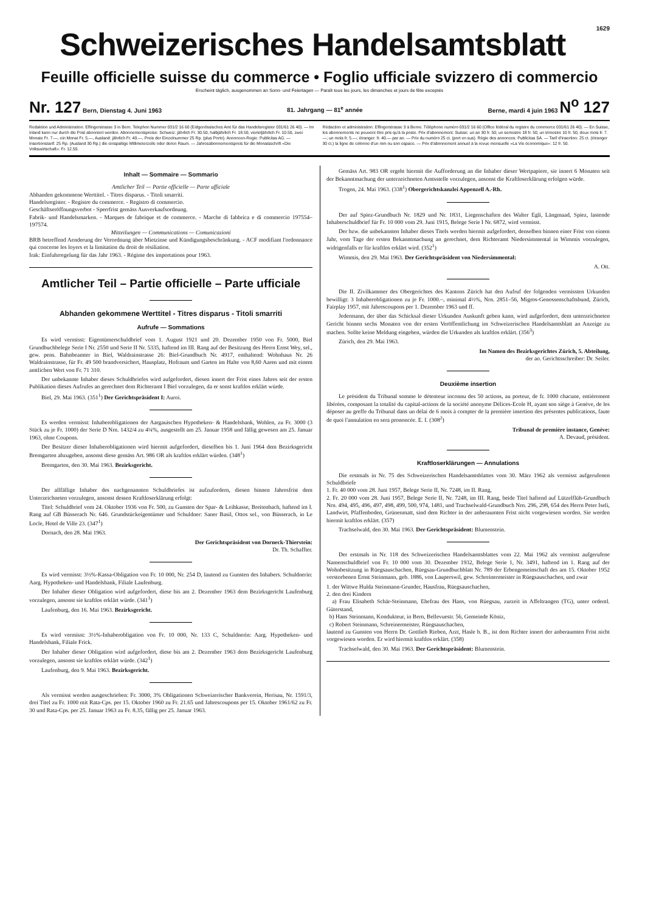1629
Schweizerisches Handelsamtsblatt
Feuille officielle suisse du commerce • Foglio ufficiale svizzero di commercio
Erscheint täglich, ausgenommen an Sonn- und Feiertagen — Paraît tous les jours, les dimanches et jours de fête exceptés
Nr. 127 Bern, Dienstag 4. Juni 1963 81. Jahrgang — 81<sup>e</sup> année Berne, mardi 4 juin 1963 N<sup>o</sup> 127
Redaktion und Administration: Effingerstrasse 3 in Bern. Telephon Nummer 031/2 16 60 (Eidgenössisches Amt für das Handelsregister 031/61 26 40). — Im Inland kann nur durch die Post abonniert werden. Abonnementspreise: Schweiz: jährlich Fr. 30.50, halbjährlich Fr. 18.50, vierteljährlich Fr. 10.50, zwei Monate Fr. 7.—, ein Monat Fr. 5.—, Ausland: jährlich Fr. 40.—, Preis der Einzelnummer 25 Rp. (plus Porto). Annoncen-Regie: Publicitas AG. — Insertionstarif: 25 Rp. (Ausland 30 Rp.) die einspaltige Millimeterzeile oder deren Raum. — Jahresabonnementspreis für die Monatsschrift «Die Volkswirtschaft»: Fr. 12.50.
Rédaction et administration: Effingerstrasse 3 à Berne. Téléphone numéro 031/2 16 60 (Office fédéral du registre du commerce 031/61 26 40). — En Suisse, les abonnements ne peuvent être pris qu'à la poste. Prix d'abonnement: Suisse: un an 30 fr. 50; un semestre 18 fr. 50; un trimestre 10 fr. 50; deux mois fr. 7.—; un mois fr. 5.—; étranger: fr. 40.— par an. — Prix du numéro 25 ct. (port en sus). Régie des annonces: Publicitas SA. — Tarif d'insertion: 25 ct. (étranger 30 ct.) la ligne de colonne d'un mm ou son espace. — Prix d'abonnement annuel à la revue mensuelle «La Vie économique»: 12 fr. 50.
Inhalt — Sommaire — Sommario
Amtlicher Teil — Partie officielle — Parte ufficiale
Abhanden gekommene Werttitel. - Titres disparus. - Titoli smarriti.
Handelsregister. - Registre du commerce. - Registro di commercio.
Geschäftseröffnungsverbot - Sperrfrist gemäss Ausverkaufsordnung.
Fabrik- und Handelsmarken. - Marques de fabrique et de commerce. - Marche di fabbrica e di commercio 197554–197574.
Mitteilungen — Communications — Comunicazioni
BRB betreffend Aenderung der Verordnung über Mietzinse und Kündigungsbeschränkung. - ACF modifiant l'ordonnance qui concerne les loyers et la limitation du droit de résiliation.
Irak: Einfuhrregelung für das Jahr 1963. - Régime des importations pour 1963.
Amtlicher Teil – Partie officielle – Parte ufficiale
Abhanden gekommene Werttitel - Titres disparus - Titoli smarriti
Aufrufe — Sommations
Es wird vermisst: Eigentümerschuldbrief vom 1. August 1921 und 20. Dezember 1950 von Fr. 5000, Biel Grundbuchbelege Serie I Nr. 2550 und Serie II Nr. 5335, haftend im III. Rang auf der Besitzung des Herrn Ernst Wey, sel., gew. pens. Bahnbeamter in Biel, Waldrainstrasse 26: Biel-Grundbuch Nr. 4917, enthaltend: Wohnhaus Nr. 26 Waldrainstrasse, für Fr. 49 500 brandversichert, Hausplatz, Hofraum und Garten im Halte von 8,60 Aaren und mit einem amtlichen Wert von Fr. 71 310.
Der unbekannte Inhaber dieses Schuldbriefes wird aufgefordert, diesen innert der Frist eines Jahres seit der ersten Publikation dieses Aufrufes an gerechnet dem Richteramt I Biel vorzulegen, da er sonst kraftlos erklärt würde.
Biel, 29. Mai 1963. (351<sup>1</sup>) Der Gerichtspräsident I: Auroi.
Es werden vermisst: Inhaberobligationen der Aargauischen Hypotheken- & Handelsbank, Wohlen, zu Fr. 3000 (3 Stück zu je Fr. 1000) der Serie D Nrn. 1432/4 zu 4¼%, ausgestellt am 25. Januar 1958 und fällig gewesen am 25. Januar 1963, ohne Coupons.
Der Besitzer dieser Inhaberobligationen wird hiermit aufgefordert, dieselben bis 1. Juni 1964 dem Bezirksgericht Bremgarten abzugeben, ansonst diese gemäss Art. 986 OR als kraftlos erklärt würden. (348<sup>1</sup>)
Bremgarten, den 30. Mai 1963. Bezirksgericht.
Der allfällige Inhaber des nachgenannten Schuldbriefes ist aufzufordern, diesen binnen Jahresfrist dem Unterzeichneten vorzulegen, ansonst dessen Kraftloserklärung erfolgt:
Titel: Schuldbrief vom 24. Oktober 1936 von Fr. 500, zu Gunsten der Spar- & Leihkasse, Breitenbach, haftend im I. Rang auf GB Büsserach Nr. 646. Grundstückeigentümer und Schuldner: Saner Basil, Ottos sel., von Büsserach, in Le Locle, Hotel de Ville 23. (347<sup>1</sup>)
Dornach, den 28. Mai 1963.
Der Gerichtspräsident von Dorneck-Thierstein:
Dr. Th. Schaffter.
Es wird vermisst: 3½%-Kassa-Obligation von Fr. 10 000, Nr. 254 D, lautend zu Gunsten des Inhabers. Schuldnerin: Aarg. Hypotheken- und Handelsbank, Filiale Laufenburg.
Der Inhaber dieser Obligation wird aufgefordert, diese bis am 2. Dezember 1963 dem Bezirksgericht Laufenburg vorzulegen, ansonst sie kraftlos erklärt würde. (341<sup>1</sup>)
Laufenburg, den 16. Mai 1963. Bezirksgericht.
Es wird vermisst: 3½%-Inhaberobligation von Fr. 10 000, Nr. 133 C, Schuldnerin: Aarg. Hypotheken- und Handelsbank, Filiale Frick.
Der Inhaber dieser Obligation wird aufgefordert, diese bis am 2. Dezember 1963 dem Bezirksgericht Laufenburg vorzulegen, ansonst sie kraftlos erklärt würde. (342<sup>1</sup>)
Laufenburg, den 9. Mai 1963. Bezirksgericht.
Als vermisst werden ausgeschrieben: Fr. 3000, 3% Obligationen Schweizerischer Bankverein, Herisau, Nr. 1591/3, drei Titel zu Fr. 1000 mit Rata-Cps. per 15. Oktober 1960 zu Fr. 21.65 und Jahrescoupons per 15. Oktober 1961/62 zu Fr. 30 und Rata-Cps. per 25. Januar 1963 zu Fr. 8.35, fällig per 25. Januar 1963.
Gemäss Art. 983 OR ergeht hiermit die Aufforderung an die Inhaber dieser Wertpapiere, sie innert 6 Monaten seit der Bekanntmachung der unterzeichneten Amtsstelle vorzulegen, ansonst die Kraftloserklärung erfolgen würde.
Trogen, 24. Mai 1963. (338<sup>1</sup>) Obergerichtskanzlei Appenzell A.-Rh.
Der auf Spiez-Grundbuch Nr. 1829 und Nr. 1831, Liegenschaften des Walter Egli, Längmaad, Spiez, lastende Inhaberschuldbrief für Fr. 10 000 vom 29. Juni 1915, Belege Serie I Nr. 6872, wird vermisst.
Der bzw. die unbekannten Inhaber dieses Titels werden hiermit aufgefordert, denselben binnen einer Frist von einem Jahr, vom Tage der ersten Bekanntmachung an gerechnet, dem Richteramt Niedersimmental in Wimmis vorzulegen, widrigenfalls er für kraftlos erklärt wird. (352<sup>1</sup>)
Wimmis, den 29. Mai 1963. Der Gerichtspräsident von Niedersimmental:
A. Ott.
Die II. Zivilkammer des Obergerichtes des Kantons Zürich hat den Aufruf der folgenden vermissten Urkunden bewilligt: 3 Inhaberobligationen zu je Fr. 1000.–, minimal 4½%, Nrn. 2851–56, Migros-Genossenschaftsbund, Zürich, Fairplay 1957, mit Jahrescoupons per 1. Dezember 1963 und ff.
Jedermann, der über das Schicksal dieser Urkunden Auskunft geben kann, wird aufgefordert, dem unterzeichneten Gericht binnen sechs Monaten von der ersten Veröffentlichung im Schweizerischen Handelsamtsblatt an Anzeige zu machen. Sollte keine Meldung eingehen, würden die Urkunden als kraftlos erklärt. (356<sup>3</sup>)
Zürich, den 29. Mai 1963.
Im Namen des Bezirksgerichtes Zürich, 5. Abteilung,
der ao. Gerichtsschreiber: Dr. Seiler.
Deuxième insertion
Le président du Tribunal somme le détenteur inconnu des 50 actions, au porteur, de fr. 1000 chacune, entièrement libérées, composant la totalité du capital-actions de la société anonyme Délices-Ecole H, ayant son siège à Genève, de les déposer au greffe du Tribunal dans un délai de 6 mois à compter de la première insertion des présentes publications, faute de quoi l'annulation en sera prononcée. E. I. (308<sup>2</sup>)
Tribunal de première instance, Genève:
A. Devaud, président.
Kraftloserklärungen — Annulations
Die erstmals in Nr. 75 des Schweizerischen Handelsamtsblattes vom 30. März 1962 als vermisst aufgerufenen Schuldbriefe
1. Fr. 40 000 vom 28. Juni 1957, Belege Serie II, Nr. 7248, im II. Rang,
2. Fr. 20 000 vom 28. Juni 1957, Belege Serie II, Nr. 7248, im III. Rang, beide Titel haftend auf Lützelflüh-Grundbuch Nrn. 494, 495, 496, 497, 498, 499, 500, 974, 1481, und Trachselwald-Grundbuch Nrn. 296, 298, 654 des Herrn Peter Iseli, Landwirt, Pfaffenboden, Grünenmatt, sind dem Richter in der anberaumten Frist nicht vorgewiesen worden. Sie werden hiermit kraftlos erklärt. (357)
Trachselwald, den 30. Mai 1963. Der Gerichtspräsident: Blumenstein.
Der erstmals in Nr. 118 des Schweizerischen Handelsamtsblattes vom 22. Mai 1962 als vermisst aufgerufene Namenschuldbrief von Fr. 10 000 vom 30. Dezember 1932, Belege Serie 1, Nr. 3491, haftend im 1. Rang auf der Wohnbesitzung in Rüegsauschachen, Rüegsau-Grundbuchblatt Nr. 789 der Erbengemeinschaft des am 15. Oktober 1952 verstorbenen Ernst Steinmann, geb. 1886, von Lauperswil, gew. Schreinermeister in Rüegsauschachen, und zwar
1. der Wittwe Hulda Steinmann-Grunder, Hausfrau, Rüegsauschachen,
2. den drei Kindern
a) Frau Elisabeth Schär-Steinmann, Ehefrau des Hans, von Rüegsau, zurzeit in Affeltrangen (TG), unter ordentl. Güterstand,
b) Hans Steinmann, Kondukteur, in Bern, Bellevuestr. 56, Gemeinde Köniz,
c) Robert Steinmann, Schreinermeister, Rüegsauschachen,
lautend zu Gunsten von Herrn Dr. Gottlieb Rieben, Arzt, Hasle b. B., ist dem Richter innert der anberaumten Frist nicht vorgewiesen worden. Er wird hiermit kraftlos erklärt. (358)
Trachselwald, den 30. Mai 1963. Der Gerichtspräsident: Blumenstein.